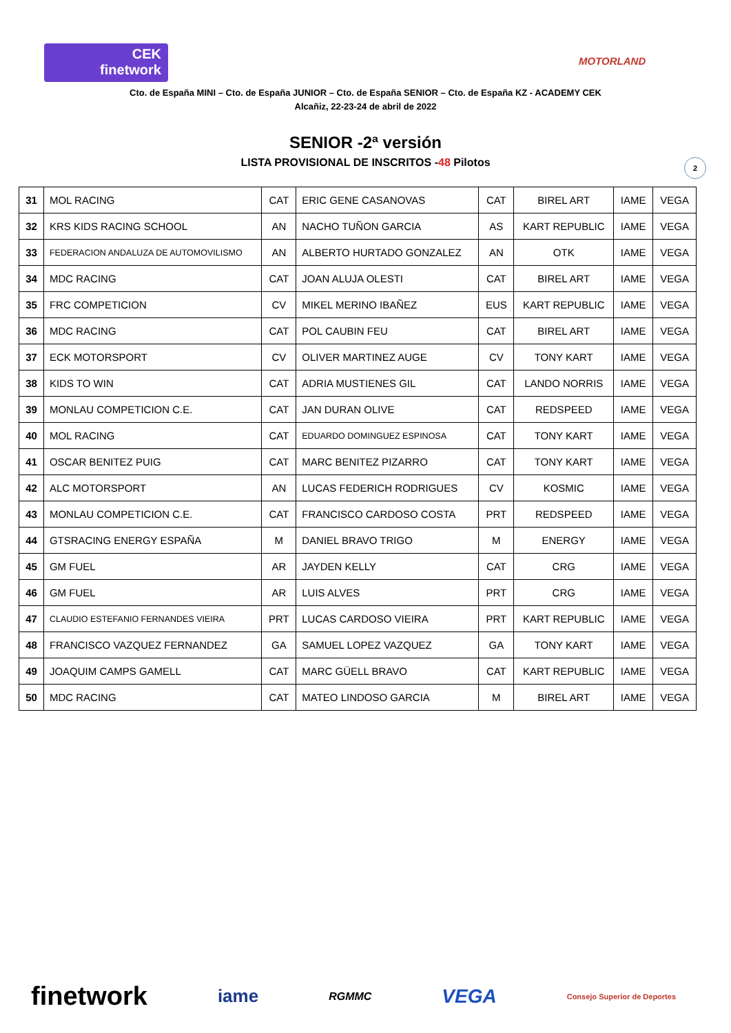CEK
finetwork
MOTORLAND
Cto. de España MINI – Cto. de España JUNIOR – Cto. de España SENIOR – Cto. de España KZ - ACADEMY CEK
Alcañiz, 22-23-24 de abril de 2022
SENIOR -2ª versión
LISTA PROVISIONAL DE INSCRITOS -48 Pilotos
2
| 31 | MOL RACING | CAT | ERIC GENE CASANOVAS | CAT | BIREL ART | IAME | VEGA |
| 32 | KRS KIDS RACING SCHOOL | AN | NACHO TUÑON GARCIA | AS | KART REPUBLIC | IAME | VEGA |
| 33 | FEDERACION ANDALUZA DE AUTOMOVILISMO | AN | ALBERTO HURTADO GONZALEZ | AN | OTK | IAME | VEGA |
| 34 | MDC RACING | CAT | JOAN ALUJA OLESTI | CAT | BIREL ART | IAME | VEGA |
| 35 | FRC COMPETICION | CV | MIKEL MERINO IBAÑEZ | EUS | KART REPUBLIC | IAME | VEGA |
| 36 | MDC RACING | CAT | POL CAUBIN FEU | CAT | BIREL ART | IAME | VEGA |
| 37 | ECK MOTORSPORT | CV | OLIVER MARTINEZ AUGE | CV | TONY KART | IAME | VEGA |
| 38 | KIDS TO WIN | CAT | ADRIA MUSTIENES GIL | CAT | LANDO NORRIS | IAME | VEGA |
| 39 | MONLAU COMPETICION C.E. | CAT | JAN DURAN OLIVE | CAT | REDSPEED | IAME | VEGA |
| 40 | MOL RACING | CAT | EDUARDO DOMINGUEZ ESPINOSA | CAT | TONY KART | IAME | VEGA |
| 41 | OSCAR BENITEZ PUIG | CAT | MARC BENITEZ PIZARRO | CAT | TONY KART | IAME | VEGA |
| 42 | ALC MOTORSPORT | AN | LUCAS FEDERICH RODRIGUES | CV | KOSMIC | IAME | VEGA |
| 43 | MONLAU COMPETICION C.E. | CAT | FRANCISCO CARDOSO COSTA | PRT | REDSPEED | IAME | VEGA |
| 44 | GTSRACING ENERGY ESPAÑA | M | DANIEL BRAVO TRIGO | M | ENERGY | IAME | VEGA |
| 45 | GM FUEL | AR | JAYDEN KELLY | CAT | CRG | IAME | VEGA |
| 46 | GM FUEL | AR | LUIS ALVES | PRT | CRG | IAME | VEGA |
| 47 | CLAUDIO ESTEFANIO FERNANDES VIEIRA | PRT | LUCAS CARDOSO VIEIRA | PRT | KART REPUBLIC | IAME | VEGA |
| 48 | FRANCISCO VAZQUEZ FERNANDEZ | GA | SAMUEL LOPEZ VAZQUEZ | GA | TONY KART | IAME | VEGA |
| 49 | JOAQUIM CAMPS GAMELL | CAT | MARC GÜELL BRAVO | CAT | KART REPUBLIC | IAME | VEGA |
| 50 | MDC RACING | CAT | MATEO LINDOSO GARCIA | M | BIREL ART | IAME | VEGA |
finetwork iame RGMMC VEGA Consejo Superior de Deportes